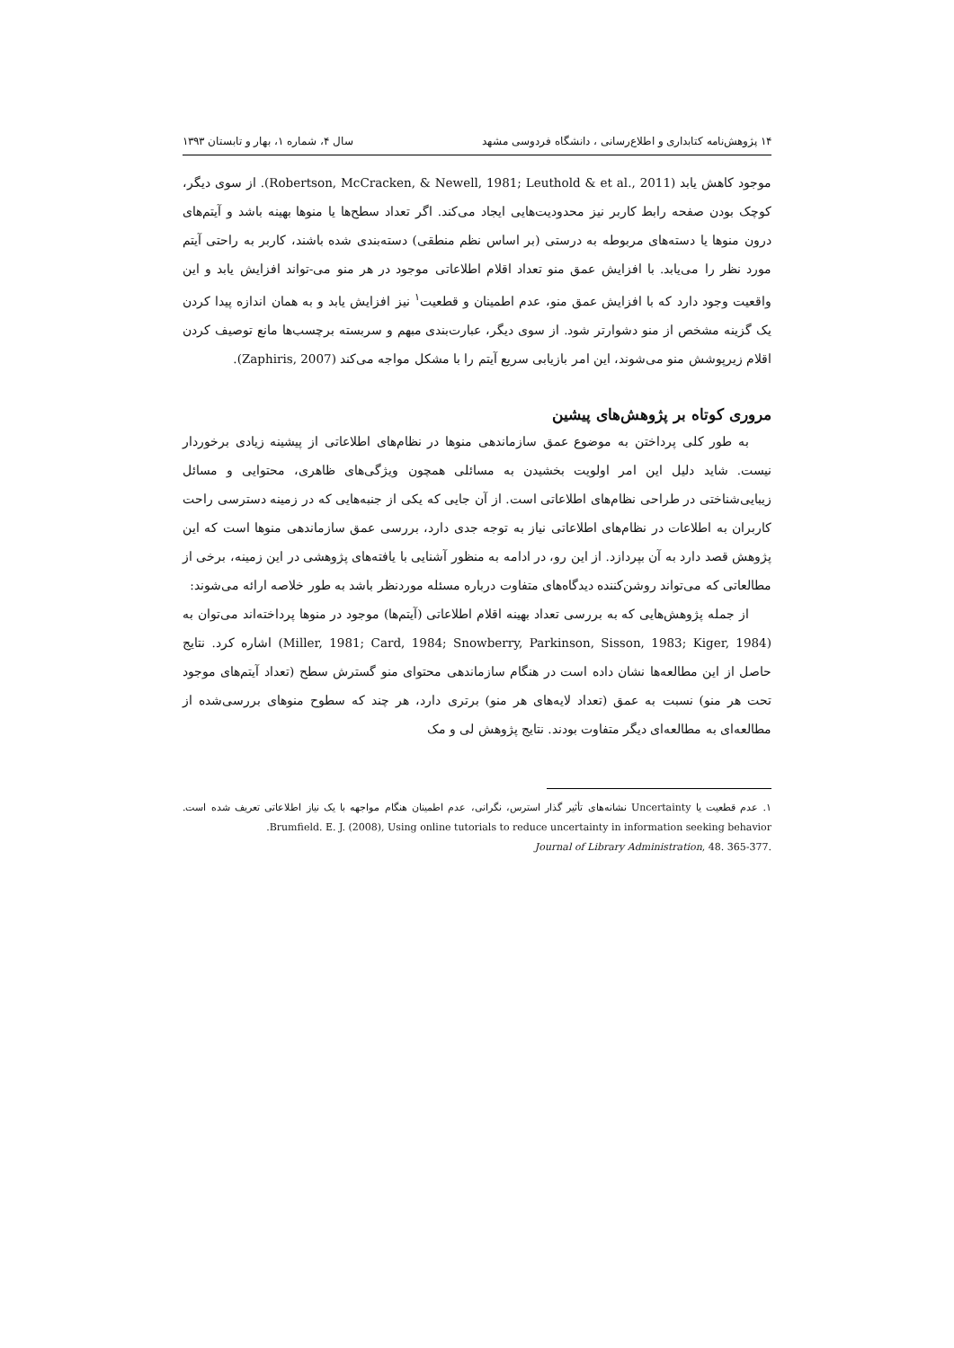۱۴ پژوهش‌نامه کتابداری و اطلاع‌رسانی ، دانشگاه فردوسی مشهد سال ۴، شماره ۱، بهار و تابستان ۱۳۹۳
موجود کاهش یابد (Robertson, McCracken, & Newell, 1981; Leuthold & et al., 2011). از سوی دیگر، کوچک بودن صفحه رابط کاربر نیز محدودیت‌هایی ایجاد می‌کند. اگر تعداد سطح‌ها یا منوها بهینه باشد و آیتم‌های درون منوها یا دسته‌های مربوطه به درستی (بر اساس نظم منطقی) دسته‌بندی شده باشند، کاربر به راحتی آیتم مورد نظر را می‌یابد. با افزایش عمق منو تعداد اقلام اطلاعاتی موجود در هر منو می-تواند افزایش یابد و این واقعیت وجود دارد که با افزایش عمق منو، عدم اطمینان و قطعیت<sup>۱</sup> نیز افزایش یابد و به همان اندازه پیدا کردن یک گزینه مشخص از منو دشوارتر شود. از سوی دیگر، عبارت‌بندی مبهم و سربسته برچسب‌ها مانع توصیف کردن اقلام زیرپوشش منو می‌شوند، این امر بازیابی سریع آیتم را با مشکل مواجه می‌کند (Zaphiris, 2007).
مروری کوتاه بر پژوهش‌های پیشین
به طور کلی پرداختن به موضوع عمق سازماندهی منوها در نظام‌های اطلاعاتی از پیشینه زیادی برخوردار نیست. شاید دلیل این امر اولویت بخشیدن به مسائلی همچون ویژگی‌های ظاهری، محتوایی و مسائل زیبایی‌شناختی در طراحی نظام‌های اطلاعاتی است. از آن جایی که یکی از جنبه‌هایی که در زمینه دسترسی راحت کاربران به اطلاعات در نظام‌های اطلاعاتی نیاز به توجه جدی دارد، بررسی عمق سازماندهی منوها است که این پژوهش قصد دارد به آن بپردازد. از این رو، در ادامه به منظور آشنایی با یافته‌های پژوهشی در این زمینه، برخی از مطالعاتی که می‌تواند روشن‌کننده دیدگاه‌های متفاوت درباره مسئله موردنظر باشد به طور خلاصه ارائه می‌شوند:
از جمله پژوهش‌هایی که به بررسی تعداد بهینه اقلام اطلاعاتی (آیتم‌ها) موجود در منوها پرداخته‌اند می‌توان به (Miller, 1981; Card, 1984; Snowberry, Parkinson, Sisson, 1983; Kiger, 1984) اشاره کرد. نتایج حاصل از این مطالعه‌ها نشان داده است در هنگام سازماندهی محتوای منو گسترش سطح (تعداد آیتم‌های موجود تحت هر منو) نسبت به عمق (تعداد لایه‌های هر منو) برتری دارد، هر چند که سطوح منوهای بررسی‌شده از مطالعه‌ای به مطالعه‌ای دیگر متفاوت بودند. نتایج پژوهش لی و مک
۱. عدم قطعیت یا Uncertainty نشانه‌های تأثیر گذار استرس، نگرانی، عدم اطمینان هنگام مواجهه با یک نیاز اطلاعاتی تعریف شده است. Brumfield. E. J. (2008), Using online tutorials to reduce uncertainty in information seeking behavior.
Journal of Library Administration, 48. 365-377.